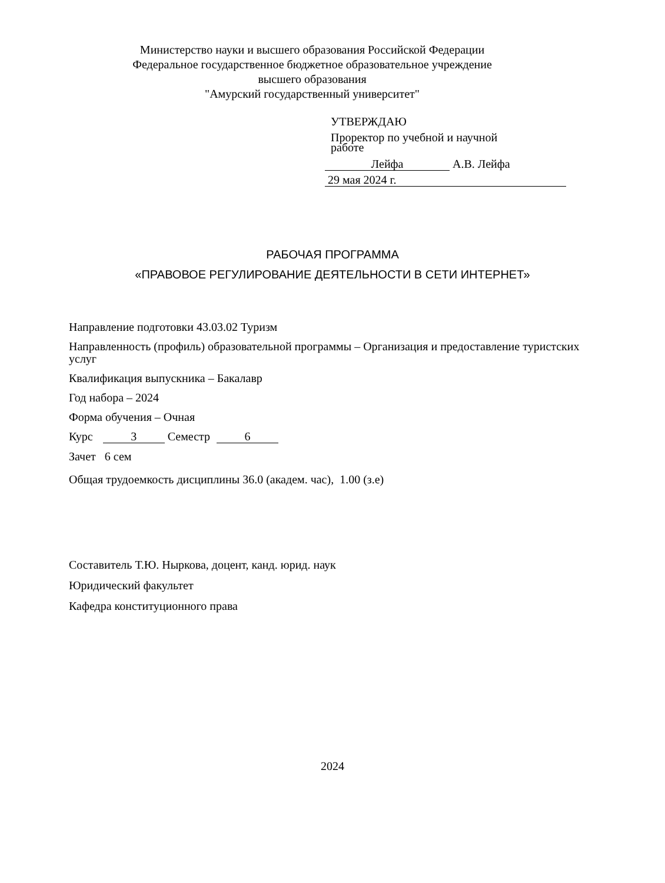Министерство науки и высшего образования Российской Федерации
Федеральное государственное бюджетное образовательное учреждение
высшего образования
"Амурский государственный университет"
УТВЕРЖДАЮ
Проректор по учебной и научной
работе
Лейфа А.В. Лейфа
29 мая 2024 г.
РАБОЧАЯ ПРОГРАММА
«ПРАВОВОЕ РЕГУЛИРОВАНИЕ ДЕЯТЕЛЬНОСТИ В СЕТИ ИНТЕРНЕТ»
Направление подготовки 43.03.02 Туризм
Направленность (профиль) образовательной программы – Организация и предоставление туристских услуг
Квалификация выпускника – Бакалавр
Год набора – 2024
Форма обучения – Очная
Курс 3 Семестр 6
Зачет 6 сем
Общая трудоемкость дисциплины 36.0 (академ. час), 1.00 (з.е)
Составитель Т.Ю. Ныркова, доцент, канд. юрид. наук
Юридический факультет
Кафедра конституционного права
2024